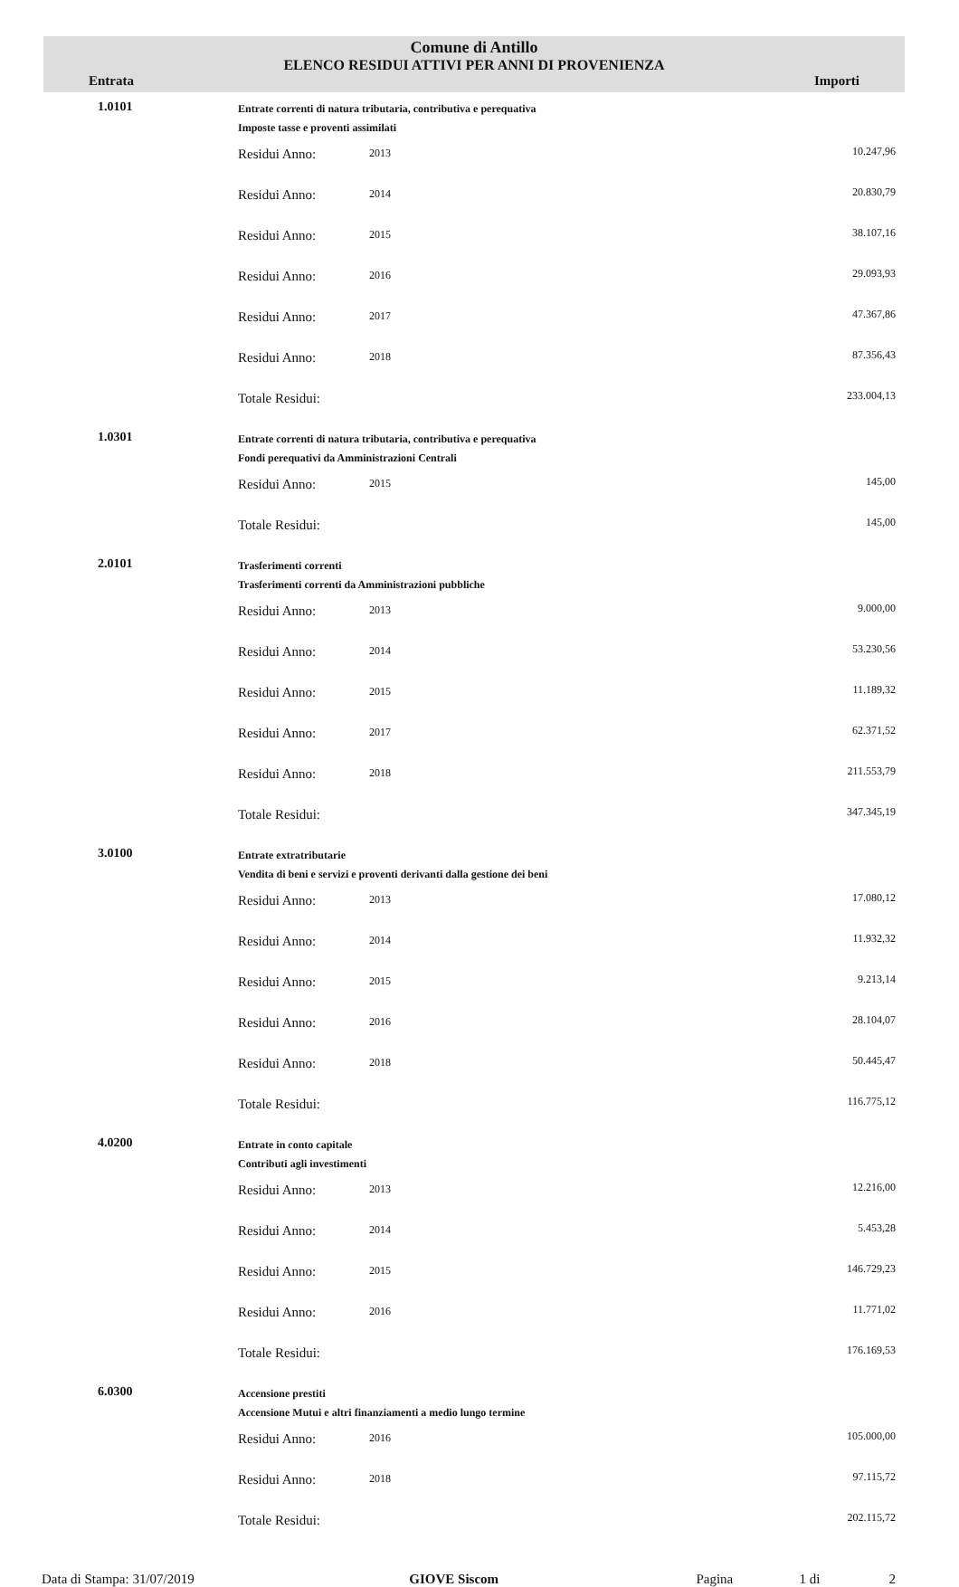Comune di Antillo
ELENCO RESIDUI ATTIVI PER ANNI DI PROVENIENZA
Entrata Importi
| 1.0101 | Entrate correnti di natura tributaria, contributiva e perequativa Imposte tasse e proventi assimilati | | | |
| | | Residui Anno: | 2013 | 10.247,96 |
| | | Residui Anno: | 2014 | 20.830,79 |
| | | Residui Anno: | 2015 | 38.107,16 |
| | | Residui Anno: | 2016 | 29.093,93 |
| | | Residui Anno: | 2017 | 47.367,86 |
| | | Residui Anno: | 2018 | 87.356,43 |
| | | Totale Residui: | | 233.004,13 |
| 1.0301 | Entrate correnti di natura tributaria, contributiva e perequativa Fondi perequativi da Amministrazioni Centrali | | | |
| | | Residui Anno: | 2015 | 145,00 |
| | | Totale Residui: | | 145,00 |
| 2.0101 | Trasferimenti correnti Trasferimenti correnti da Amministrazioni pubbliche | | | |
| | | Residui Anno: | 2013 | 9.000,00 |
| | | Residui Anno: | 2014 | 53.230,56 |
| | | Residui Anno: | 2015 | 11.189,32 |
| | | Residui Anno: | 2017 | 62.371,52 |
| | | Residui Anno: | 2018 | 211.553,79 |
| | | Totale Residui: | | 347.345,19 |
| 3.0100 | Entrate extratributarie Vendita di beni e servizi e proventi derivanti dalla gestione dei beni | | | |
| | | Residui Anno: | 2013 | 17.080,12 |
| | | Residui Anno: | 2014 | 11.932,32 |
| | | Residui Anno: | 2015 | 9.213,14 |
| | | Residui Anno: | 2016 | 28.104,07 |
| | | Residui Anno: | 2018 | 50.445,47 |
| | | Totale Residui: | | 116.775,12 |
| 4.0200 | Entrate in conto capitale Contributi agli investimenti | | | |
| | | Residui Anno: | 2013 | 12.216,00 |
| | | Residui Anno: | 2014 | 5.453,28 |
| | | Residui Anno: | 2015 | 146.729,23 |
| | | Residui Anno: | 2016 | 11.771,02 |
| | | Totale Residui: | | 176.169,53 |
| 6.0300 | Accensione prestiti Accensione Mutui e altri finanziamenti a medio lungo termine | | | |
| | | Residui Anno: | 2016 | 105.000,00 |
| | | Residui Anno: | 2018 | 97.115,72 |
| | | Totale Residui: | | 202.115,72 |
Data di Stampa: 31/07/2019 GIOVE Siscom Pagina 1 di 2